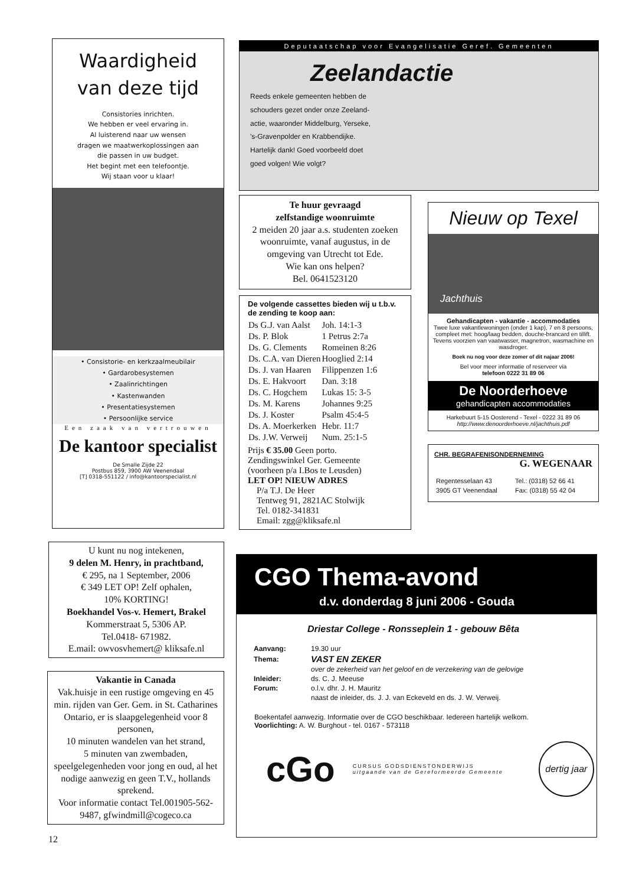Waardigheid
van deze tijd
Consistories inrichten.
We hebben er veel ervaring in.
Al luisterend naar uw wensen
dragen we maatwerkoplossingen aan
die passen in uw budget.
Het begint met een telefoontje.
Wij staan voor u klaar!
• Consistorie- en kerkzaalmeubilair
• Gardarobesystemen
• Zaalinrichtingen
• Kastenwanden
• Presentatiesystemen
• Persoonlijke service
Een zaak van vertrouwen
De kantoor specialist
De Smalle Zijde 22
Postbus 859, 3900 AW Veenendaal
[T] 0318-551122 / info@kantoorspecialist.nl
U kunt nu nog intekenen,
9 delen M. Henry, in prachtband,
€ 295, na 1 September, 2006
€ 349 LET OP! Zelf ophalen,
10% KORTING!
Boekhandel Vos-v. Hemert, Brakel
Kommerstraat 5, 5306 AP.
Tel.0418- 671982.
E.mail: owvosvhemert@ kliksafe.nl
Vakantie in Canada
Vak.huisje in een rustige omgeving en 45 min. rijden van Ger. Gem. in St. Catharines Ontario, er is slaapgelegenheid voor 8 personen,
10 minuten wandelen van het strand,
5 minuten van zwembaden, speelgelegenheden voor jong en oud, al het nodige aanwezig en geen T.V., hollands sprekend.
Voor informatie contact Tel.001905-562-9487, gfwindmill@cogeco.ca
12
Deputaatschap voor Evangelisatie Geref. Gemeenten
Zeelandactie
Reeds enkele gemeenten hebben de
schouders gezet onder onze Zeeland-
actie, waaronder Middelburg, Yerseke,
's-Gravenpolder en Krabbendijke.
Hartelijk dank! Goed voorbeeld doet
goed volgen! Wie volgt?
Te huur gevraagd
zelfstandige woonruimte
2 meiden 20 jaar a.s. studenten zoeken woonruimte, vanaf augustus, in de omgeving van Utrecht tot Ede.
Wie kan ons helpen?
Bel. 0641523120
De volgende cassettes bieden wij u t.b.v. de zending te koop aan:
| Ds G.J. van Aalst | Joh. 14:1-3 |
| Ds. P. Blok | 1 Petrus 2:7a |
| Ds. G. Clements | Romeinen 8:26 |
| Ds. C.A. van Dieren | Hooglied 2:14 |
| Ds. J. van Haaren | Filippenzen 1:6 |
| Ds. E. Hakvoort | Dan. 3:18 |
| Ds. C. Hogchem | Lukas 15: 3-5 |
| Ds. M. Karens | Johannes 9:25 |
| Ds. J. Koster | Psalm 45:4-5 |
| Ds. A. Moerkerken | Hebr. 11:7 |
| Ds. J.W. Verweij | Num. 25:1-5 |
Prijs € 35.00 Geen porto.
Zendingswinkel Ger. Gemeente
(voorheen p/a I.Bos te Leusden)
LET OP! NIEUW ADRES
P/a T.J. De Heer
Tentweg 91, 2821AC Stolwijk
Tel. 0182-341831
Email: zgg@kliksafe.nl
Nieuw op Texel
Jachthuis
Gehandicapten - vakantie - accommodaties
Twee luxe vakantlewoningen (onder 1 kap), 7 en 8 persoons, compleet met: hoog/laag bedden, douche-brancard en tillift. Tevens voorzien van vaatwasser, magnetron, wasmachine en wasdroger.
Boek nu nog voor deze zomer of dit najaar 2006!
Bel voor meer informatie of reserveer via
telefoon 0222 31 89 06
De Noorderhoeve
gehandicapten accommodaties
Harkebuurt 5-15 Oosterend - Texel - 0222 31 89 06
http://www.denoorderhoeve.nl/jachthuis.pdf
CHR. BEGRAFENISONDERNEMING
G. WEGENAAR
| Regentesselaan 43 | Tel.: (0318) 52 66 41 |
| 3905 GT Veenendaal | Fax: (0318) 55 42 04 |
CGO Thema-avond
d.v. donderdag 8 juni 2006 - Gouda
Driestar College - Ronsseplein 1 - gebouw Bêta
| Aanvang: | 19.30 uur |
| Thema: | VAST EN ZEKER |
| | over de zekerheid van het geloof en de verzekering van de gelovige |
| Inleider: | ds. C. J. Meeuse |
| Forum: | o.l.v. dhr. J. H. Mauritz |
| | naast de inleider, ds. J. J. van Eckeveld en ds. J. W. Verweij. |
Boekentafel aanwezig. Informatie over de CGO beschikbaar. Iedereen hartelijk welkom.
Voorlichting: A. W. Burghout - tel. 0167 - 573118
cGo
CURSUS GODSDIENSTONDERWIJS
uitgaande van de Gereformeerde Gemeente
dertig jaar